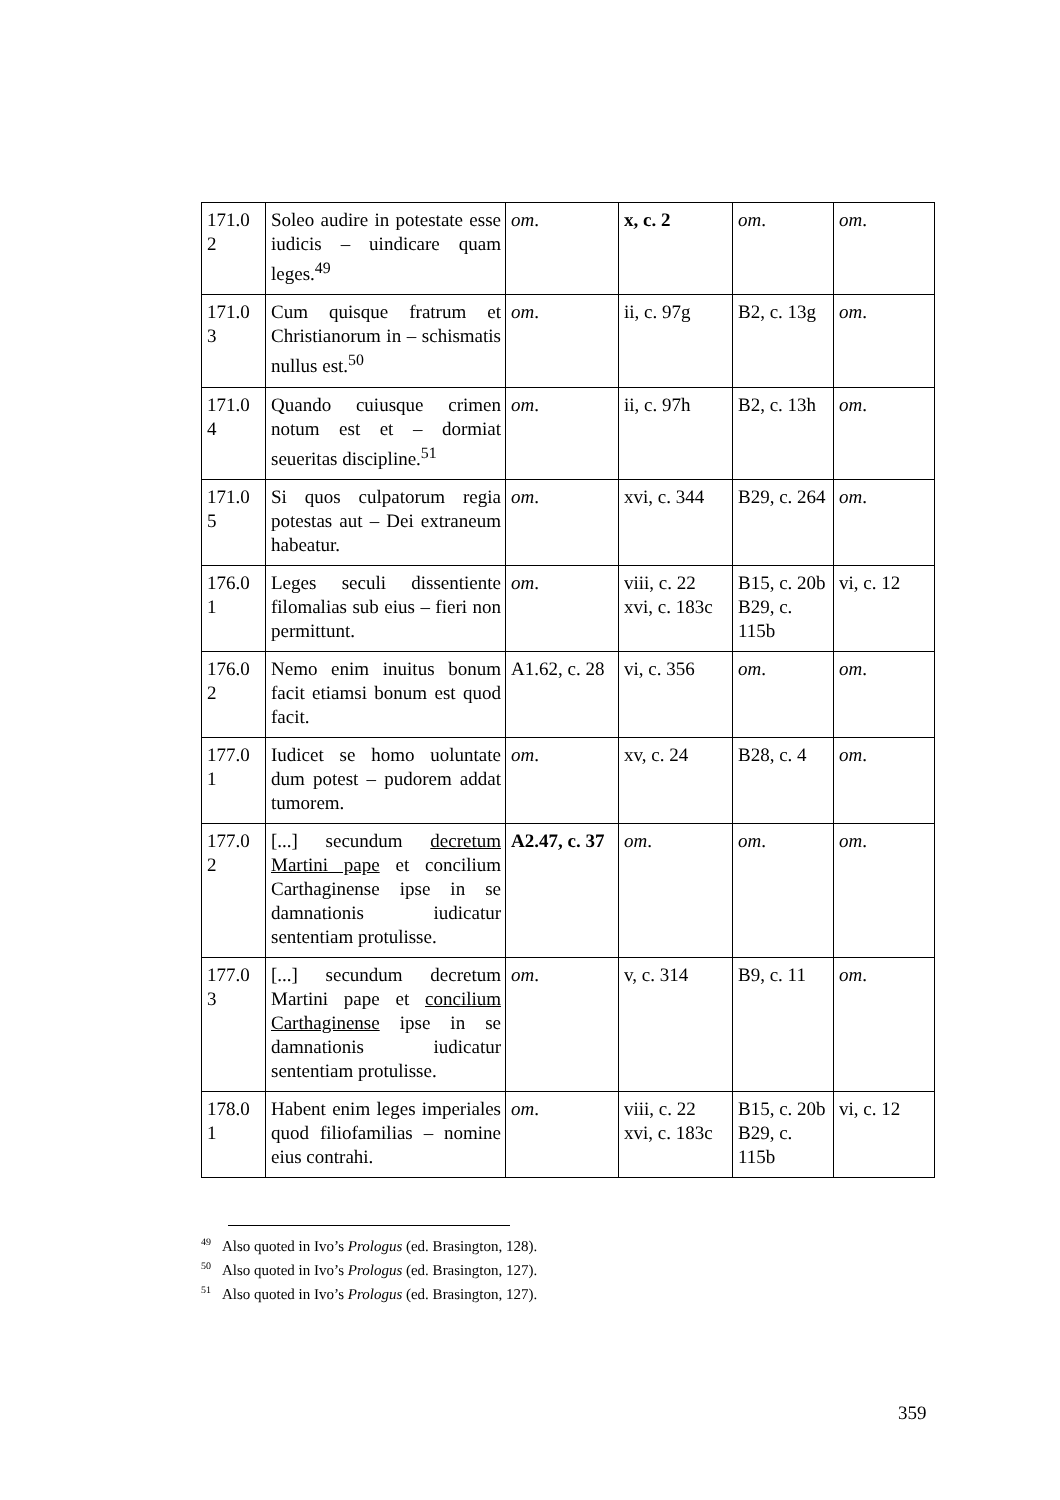| 171.0 2 | Soleo audire in potestate esse iudicis – uindicare quam leges.<sup>49</sup> | om . | x, c. 2 | om . | om . |
| 171.0 3 | Cum quisque fratrum et Christianorum in – schismatis nullus est.<sup>50</sup> | om . | ii, c. 97g | B2, c. 13g | om . |
| 171.0 4 | Quando cuiusque crimen notum est et – dormiat seueritas discipline.<sup>51</sup> | om . | ii, c. 97h | B2, c. 13h | om . |
| 171.0 5 | Si quos culpatorum regia potestas aut – Dei extraneum habeatur. | om . | xvi, c. 344 | B29, c. 264 | om . |
| 176.0 1 | Leges seculi dissentiente filomalias sub eius – fieri non permittunt. | om . | viii, c. 22 xvi, c. 183c | B15, c. 20b B29, c. 115b | vi, c. 12 |
| 176.0 2 | Nemo enim inuitus bonum facit etiamsi bonum est quod facit. | A1.62, c. 28 | vi, c. 356 | om . | om . |
| 177.0 1 | Iudicet se homo uoluntate dum potest – pudorem addat tumorem. | om . | xv, c. 24 | B28, c. 4 | om . |
| 177.0 2 | [...] secundum decretum Martini pape et concilium Carthaginense ipse in se damnationis iudicatur sententiam protulisse. | A2.47, c. 37 | om . | om . | om . |
| 177.0 3 | [...] secundum decretum Martini pape et concilium Carthaginense ipse in se damnationis iudicatur sententiam protulisse. | om . | v, c. 314 | B9, c. 11 | om . |
| 178.0 1 | Habent enim leges imperiales quod filiofamilias – nomine eius contrahi. | om . | viii, c. 22 xvi, c. 183c | B15, c. 20b B29, c. 115b | vi, c. 12 |
<sup>49</sup> Also quoted in Ivo’s Prologus (ed. Brasington, 128).
<sup>50</sup> Also quoted in Ivo’s Prologus (ed. Brasington, 127).
<sup>51</sup> Also quoted in Ivo’s Prologus (ed. Brasington, 127).
359